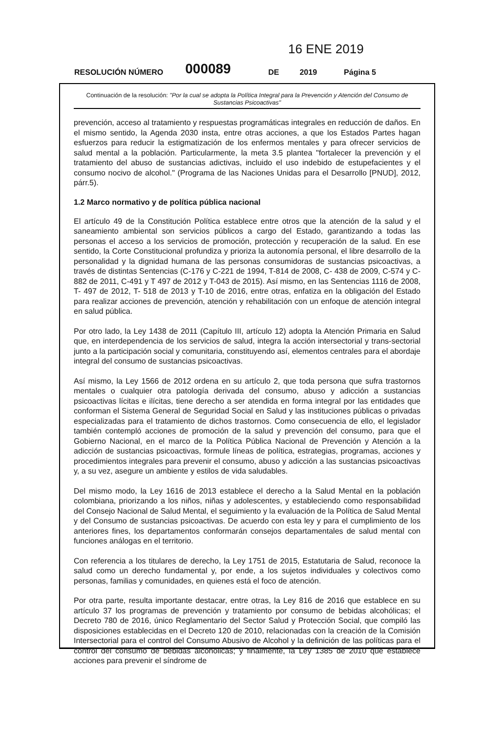16 ENE 2019
RESOLUCIÓN NÚMERO 000089 DE 2019 Página 5
Continuación de la resolución: "Por la cual se adopta la Política Integral para la Prevención y Atención del Consumo de Sustancias Psicoactivas"
prevención, acceso al tratamiento y respuestas programáticas integrales en reducción de daños. En el mismo sentido, la Agenda 2030 insta, entre otras acciones, a que los Estados Partes hagan esfuerzos para reducir la estigmatización de los enfermos mentales y para ofrecer servicios de salud mental a la población. Particularmente, la meta 3.5 plantea "fortalecer la prevención y el tratamiento del abuso de sustancias adictivas, incluido el uso indebido de estupefacientes y el consumo nocivo de alcohol." (Programa de las Naciones Unidas para el Desarrollo [PNUD], 2012, párr.5).
1.2 Marco normativo y de política pública nacional
El artículo 49 de la Constitución Política establece entre otros que la atención de la salud y el saneamiento ambiental son servicios públicos a cargo del Estado, garantizando a todas las personas el acceso a los servicios de promoción, protección y recuperación de la salud. En ese sentido, la Corte Constitucional profundiza y prioriza la autonomía personal, el libre desarrollo de la personalidad y la dignidad humana de las personas consumidoras de sustancias psicoactivas, a través de distintas Sentencias (C-176 y C-221 de 1994, T-814 de 2008, C- 438 de 2009, C-574 y C-882 de 2011, C-491 y T 497 de 2012 y T-043 de 2015). Así mismo, en las Sentencias 1116 de 2008, T- 497 de 2012, T- 518 de 2013 y T-10 de 2016, entre otras, enfatiza en la obligación del Estado para realizar acciones de prevención, atención y rehabilitación con un enfoque de atención integral en salud pública.
Por otro lado, la Ley 1438 de 2011 (Capítulo III, artículo 12) adopta la Atención Primaria en Salud que, en interdependencia de los servicios de salud, integra la acción intersectorial y trans-sectorial junto a la participación social y comunitaria, constituyendo así, elementos centrales para el abordaje integral del consumo de sustancias psicoactivas.
Así mismo, la Ley 1566 de 2012 ordena en su artículo 2, que toda persona que sufra trastornos mentales o cualquier otra patología derivada del consumo, abuso y adicción a sustancias psicoactivas lícitas e ilícitas, tiene derecho a ser atendida en forma integral por las entidades que conforman el Sistema General de Seguridad Social en Salud y las instituciones públicas o privadas especializadas para el tratamiento de dichos trastornos. Como consecuencia de ello, el legislador también contempló acciones de promoción de la salud y prevención del consumo, para que el Gobierno Nacional, en el marco de la Política Pública Nacional de Prevención y Atención a la adicción de sustancias psicoactivas, formule líneas de política, estrategias, programas, acciones y procedimientos integrales para prevenir el consumo, abuso y adicción a las sustancias psicoactivas y, a su vez, asegure un ambiente y estilos de vida saludables.
Del mismo modo, la Ley 1616 de 2013 establece el derecho a la Salud Mental en la población colombiana, priorizando a los niños, niñas y adolescentes, y estableciendo como responsabilidad del Consejo Nacional de Salud Mental, el seguimiento y la evaluación de la Política de Salud Mental y del Consumo de sustancias psicoactivas. De acuerdo con esta ley y para el cumplimiento de los anteriores fines, los departamentos conformarán consejos departamentales de salud mental con funciones análogas en el territorio.
Con referencia a los titulares de derecho, la Ley 1751 de 2015, Estatutaria de Salud, reconoce la salud como un derecho fundamental y, por ende, a los sujetos individuales y colectivos como personas, familias y comunidades, en quienes está el foco de atención.
Por otra parte, resulta importante destacar, entre otras, la Ley 816 de 2016 que establece en su artículo 37 los programas de prevención y tratamiento por consumo de bebidas alcohólicas; el Decreto 780 de 2016, único Reglamentario del Sector Salud y Protección Social, que compiló las disposiciones establecidas en el Decreto 120 de 2010, relacionadas con la creación de la Comisión Intersectorial para el control del Consumo Abusivo de Alcohol y la definición de las políticas para el control del consumo de bebidas alcohólicas; y finalmente, la Ley 1385 de 2010 que establece acciones para prevenir el síndrome de